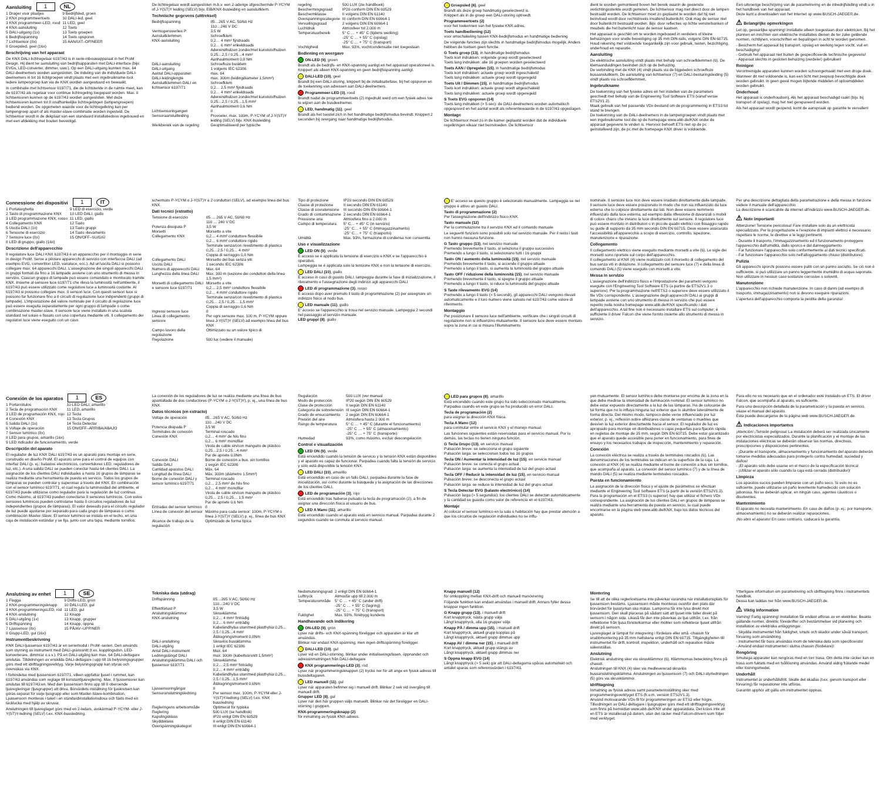Aansluiting
1 NL
| 1 Drager voor plaatjes | 9 Bedrijfsled, groen |
| 2 KNX programmeertoets | 10 DALI-led, geel |
| 3 KNX programmeer-LED, rood | 11 LED, geel |
| 4 KNX-aansluiting | 12 Toets |
| 5 DALI-uitgang (1x) | 13 Toets groepen |
| 6 Bedrijfsspanning | 14 Toets opsporen |
| 7 Lichtsensor (8x) | 15 AAN/UIT–OP/NEER |
| 8 Groepsled, geel (16x) | |
Beschrijving van het apparaat
De KNX DALI-lichtregelaar 6197/43 is in serie-inbouwapparaat in het ProM Design. Hij dient ter aansluiting van bedrijfsapparaten met DALI-interface (bijv. EVGs, LED-converter, dimmer, usw.). Op een DALI-uitgang kunnen max. 64 DALI-deelnemers worden aangesloten. De indeling van de individuele DALI-deelnemers in tot 16 lichtgroepen vindt plaats met een ingebruikname-tool. Iedere lampengroep kan via de KNX worden aangestuurd en bewaakt.
In combinatie met lichtsensor 6197/71, die de lichtsterkte in de ruimte meet, kan de 6197/43 als regelaar voor continue lichtregeling toegepast worden. Max. 8 lichtsensoren kunnen op de 6197/43 worden aangesloten. Met deze lichtsensoren kunnen tot 8 onafhankelijke lichtregelingen (lampengroepen) bediend worden. De opgemeten waarde voor de lichtregelkring kan per lampengroep apart of als master-slave-combinatie worden ingesteld. De lichtsensor wordt in de dekplaat van een standaard installatiedoos ingebouwd en met een afdekking met bouten bevestigd.
De lichtregelaar wordt aangesloten m.b.v. een 2-aderige afgeschermde P-YCYM of J-Y(ST)Y leiding (SELV) bijv. EIB/KNX-busleiding en aansluitklem.
Technische gegevens (uittreksel)
| Bedrijfsspanning | 85…265 V AC, 50/60 Hz 110…240 V DC |
| Vermogensverlies P | 3,5 W |
| Aansluitklemmen | Schroefklem |
| KNX-aansluiting | 0,2… 4 mm² fijndraads 0,2… 6 mm² enkeldraads Adereindhulzen zonder/met kunststofhulzen 0,25…2,5 / 0,25…4 mm² Aanhaalmoment 0,8 Nm |
| DALI-aansluiting | Schroefloze busklem |
| DALI-uitgang | 1 volgens IEC 62386 |
| Aantal DALI-apparaten | max. 64 |
| DALI-leidinglengte | max. 300m (leidingdiameter 1,5mm²) |
| Aansluitklemmen DALI en lichtsensor 6197/71 | Schroefklem 0,2… 2,5 mm² fijndraads 0,2… 4 mm² enkeldraads Adereindhulzen zonder/met kunststofhulzen 0,25…2,5 / 0,25…1,5 mm² Aanhaalmoment 0,6 Nm |
| Lichtsensoringangen | 8 |
| Sensoraansluitleiding | Provoeler, max. 100m, P-YCYM of J-Y(ST)Y leiding (SELV) bijv. KNX-busleiding |
| Werkbereik van de regeling | Geoptimaliseerd per typische |
| regeling | 500 LUX (zie handboek) |
| Beschermingsgraad | IP20 conform DIN EN 60529 |
| Beschermklasse | II volgens DIN EN 61140 |
| Overspanningscategorie | III conform DIN EN 60664-1 |
| Vervuilingsgraad | 2 volgens DIN EN 60664-1 |
| Luchtdruk | Atmosfeer tot 2.000 m |
| Temperatuurbereik | 5° C … + 45° C (tijdens werking) -25° C … + 55° C (opslag) -25° C … + 75° C (transport) |
| Vochtigheid | Max. 93%, vochtcondensatie niet toegestaan |
Bediening en weergave
ON-LED (9), groen
Brandt als de bedrijfs- en KNX-spanning aanligt en het apparaat operationeel is.
Knippert als alleen KNX-spanning en geen bedrijfsspanning aanligt.
DALI-LED (10), geel
Brandt bij een DALI-storing, knippert bij de initialisatiefase, bij het opsporen en de toekenning van adressen aan DALI-deelnemers.
Programmeer-LED (3), rood
Brandt nadat de programmeertoets (2) ingedrukt werd om een fysiek adres toe te wijzen aan de busdeelnemer.
LED, handmatig (11), geel
Brandt als het toestel zich in het handmatige bedrijfsmodus bevindt. Knippert 2 seconden bij overgang naar handmatige bedrijfsmodus.
Groepsled (8), geel
Brandt als deze groep handmatig geselecteerd is.
Knippert als in de groep een DALI-storing optreedt.
Programmeertoets (2)
voor het toekennen van het fysieke KNX-adres.
Toets handbediening (12)
voor omschakeling tussen KNX-bedrijfsmodus en handmatige bediening
De volgende functies zijn slechts in handmatige bedrijfsmodus mogelijk. Anders hebben de toetsen geen functie.
G Toets groep (13), in handmatige bedrijfsmodus
Toets kort indrukken: volgende groep wordt geselecteerd
Toets lang indrukken: alle 16 groepen worden geselecteerd
Toets AAN / Opregelen (15), in handmatige bedrijfsmodus
Toets kort indrukken: actuele groep wordt ingeschakeld
Toets lang indrukken: actuele groep wordt opgeregeld
Toets Uit / Dimmen (15), in handmatige bedrijfsmodus
Toets kort indrukken: actuele groep wordt uitgeschakeld
Toets lang indrukken: actuele groep wordt opgeregeld
S Toets EVG opsporen (14)
Toets lang indrukken (> 5 sec): de DALI-deelnemers worden automatisch opgespoord en het aantal wordt als referentiewaarde in de 6197/43 opgeslagen.
Montage
De lichtsensor moet zo in de kamer geplaatst worden dat de individuele regelkringen elkaar niet beïnvloeden. De lichtsensor
dient te worden gemonteerd boven het bereik waarin de gewenste verlichtingssterkte wordt gemeten. De lichtsensor mag niet direct door de lampen bestraald worden. De lichtsensor moet zo geplaatst te worden dat hij niet beïnvloed wordt door rechtstreeks invallend buitenlicht. Ook mag de sensor niet door buitenlicht bestraald worden. Bijv. door reflecties op lichte vensterbanken of meubels die het buitenlicht naar de sensor kaatsen.
Het apparaat is geschikt om te worden ingebouwd in verdelers of kleine behuizingen voor snelle bevestiging op 35 mm DIN-rails, volgens DIN EN 60715. Houd rekening met voldoende toegankelijk zijn voor gebruik, testen, bezichtiging, onderhoud en reparatie.
Aansluiting
De elektrische aansluiting vindt plaats met behulp van schroefklemmen (6). De klemaanduidingen bevinden zich op de behuizing.
De verbinding met de KNX (4) vindt plaats via de bijgeleden schroefloze busaansluitklem. De aansluiting van lichtsensor (7) en DALI-besturingsleiding (5) vindt plaats via schroefklemmen.
Ingebruikname
De toekenning van het fysieke adres en het instellen van de parameters geschiedt met behulp van de Engineering Tool Software ETS (vanaf versie ETS2V1.3).
Maak gebruik van het passende VDx-bestand om de programmering in ETS3 tot stand te brengen.
De toekenning van de DALI-deelnemers in de lampengroepen vindt plaats met een ingebruikname tool die op de homepage www.abb.de/KNX onder de apparaat gegevens te vinden is. Hiervoor behoeft ETS niet op de pc geïnstalleerd zijn, de pc met de homepage KNX driver is voldoende.
Een uitvoerige beschrijving van de parametrering en de inbedrijfstelling vindt u in het handboek van het apparaat.
Deze kunt u downloaden van het Internet op www.BUSCH-JAEGER.de.
⚠ Belangrijke opmerkingen
Let op, gevaarlijke spanning! Installatie alleen toegestaan door elektricien. Bij het plannen en inrichten van elektrische installaties dienen de ter zake geldende normen, richtlijnen, voorschriften en bepalingen in acht te worden genomen.
- Bescherm het apparaat bij transport, opslag en werking tegen vocht, vuil en beschadiging!
- Gebruik het apparaat niet buiten de gespecificeerde technische gegevens!
- Apparaat slechts in gesloten behuizing (verdeler) gebruiken!
Reinigen
Verontreinigde apparaten kunnen worden schoongemaakt met een droge doek. Wanneer dit niet voldoende is, kan een licht met zeepsop bevochtigde doek worden gebruikt. In geen geval mogen bijtende middelen of oplosmiddelen worden gebruikt.
Onderhoud
Het apparaat is onderhoudsvrij. Als het apparaat beschadigd raakt (bijv. bij transport of opslag), mag het niet gerepareerd worden.
Als het apparaat wordt geopend, komt de aanspraak op garantie te vervallen!
Connessione dei dispositivi
1 IT
| 1 Portatarghetta | 9 LED di esercizio, verde |
| 2 Tasto di programmazione KNX | 10 LED DALI, giallo |
| 3 LED programmazione KNX, rosso | 11 LED, giallo |
| 4 Collegamento KNX | 12 Tasto |
| 5 Uscita DALI (1x) | 13 Tasto gruppi |
| 6 Tensione di esercizio | 14 Tasto rilevamento |
| 7 Sensore luce (8x) | 15 ON/OFF–SU/GIÙ |
| 8 LED di gruppo, giallo (16x) | |
Descrizione dell'apparecchio
Il regolatore luce DALI KNX 6197/43 è un apparecchio per il montaggio in serie in design ProM. Serve a pilotare apparecchi di servizio con interfaccia DALI (ad esempio EVG, convertitori LED, varialuce, ecc.). Ad un'uscita DALI si possono collegare max. 64 apparecchi DALI. L'assegnazione dei singoli apparecchi DALI in gruppi formati da fino a 16 lampade avviene con uno strumento di messa in servizio. Ciascun gruppo di lampade può essere comandato e monitorato tramite KNX. Insieme al sensore luce 6197/71 che rileva la luminosità nell'ambiente, il 6197/43 può essere utilizzato come regolatore luce a luminosità costante. Al 6197/43 si possono collegare max. 8 sensori luce. Con questi sensori luce si possono far funzionare fino a 8 circuiti di regolazione luce indipendenti (gruppi di lampade). L'impostazione del valore nominale per il circuito di regolazione luce può essere eseguita separatamente per ogni gruppo di lampade o come combinazione master-slave. Il sensore luce viene installato in una scatola standard nel solaio e fissato con una copertura mediante viti. Il collegamento dei regolatori luce viene eseguito con un cavo
schermato P-YCYM o J-Y(ST)Y a 2 conduttori (SELV), ad esempio linea del bus KNX.
Dati tecnici (estratto)
| Tensione di esercizio | 85 … 265 V AC, 50/60 Hz 110 … 240 V DC |
| Potenza dissipata P | 3,5 W |
| Morsetti | Morsetto a vite |
| Collegamento KNX | 0,2… 4 mm² conduttore flessibile 0,2… 6 mm² conduttore rigido Terminale senza/con rivestimento di plastica 0,25…2,5 / 0,25… 4 mm² Coppia di serraggio 0,8 Nm |
| Collegamento DALI | Morsetto del bus senza viti |
| Uscita DALI | 1 secondo IEC 62386 |
| Numero di apparecchi DALI | Max. 64 |
| Lunghezza della linea DALI | Max. 300 m (sezione dei conduttori della linea 1,5 mm²) |
| Morsetti di collegamento DALI e sensore luce 6197/71 | Morsetto a vite 0,2… 2,5 mm² conduttore flessibile 0,2… 4 mm² conduttore rigido Terminale senza/con rivestimento di plastica 0,25… 2,5 / 0,25… 1,5 mm² Coppia di serraggio 0,6 Nm |
| Ingressi sensore luce | 8 |
| Linea di collegamento sensore | Per ogni sensore max. 100 m, P-YCYM oppure linea J-Y(ST)Y (SELV) ad esempio linea del bus KNX |
| Campo lavoro della regolazione | Ottimizzato su un valore tipico di |
| Regolazione | 500 lux (vedere il manuale) |
| Tipo di protezione | IP20 secondo DIN EN 60529 |
| Classe di protezione | II secondo DIN EN 61140 |
| Classe di sovratensione | III secondo DIN EN 60664-1 |
| Grado di contaminazione | 2 secondo DIN EN 60664-1 |
| Pressione aria | Atmosfera fino a 2.000 m |
| Campo di temperatura | 5° C… + 45° C (in servizio) -25° C… + 55° C (immagazzinamento) -25° C… + 75° C (trasporto) |
| Umidità | Max. 93%, formazione di condensa non consentita |
Uso e visualizzazione
LED ON (9), verde
È acceso se è applicata la tensione di esercizio e KNX e se l'apparecchio è operativo.
Lampeggia se è applicata solo la tensione KNX e non la tensione di esercizio.
LED DALI (10), giallo
È acceso in caso di guasto DALI; lampeggia durante la fase di inizializzazione, il rilevamento e l'assegnazione degli indirizzi agli apparecchi DALI
LED di programmazione (3), rosso
È acceso dopo aver premuto il tasto di programmazione (2) per assegnare un indirizzo fisico al nodo bus.
LED manuale (11), giallo
E' acceso se l'apparecchio si trova nel servizio manuale. Lampeggia 2 secondi nel passaggio al servizio manuale.
LED gruppi (8), giallo
E' acceso se questo gruppo è selezionato manualmente. Lampeggia se nel gruppo è attivo un guasto DALI.
Tasto di programmazione (2)
Per l'assegnazione dell'indirizzo fisico KNX.
Tasto manuale (12)
Per la commutazione tra il servizio KNX ed il comando manuale
Le seguenti funzioni sono possibili solo nel servizio manuale. Per il resto i tasti non hanno nessuna funzione.
G Tasto gruppo (13), nel servizio manuale
Premendo brevemente il tasto, si seleziona il gruppo successivo
Premendo a lungo il tasto, si selezionano tutti i 16 gruppi
Tasto ON / aumento della luminosità (15), nel servizio manuale
Premendo brevemente il tasto, si accende il gruppo attuale
Premendo a lungo il tasto, si aumenta la luminosità del gruppo attuale
Tasto OFF / riduzione della luminosità (15), nel servizio manuale
Premendo brevemente il tasto, si spegne il gruppo attuale
Premendo a lungo il tasto, si riduce la luminosità del gruppo attuale
S Taste rilevamento EVG (14)
Premendo a lungo il tasto (> 5 secondi), gli apparecchi DALI vengono rilevati automaticamente e il loro numero viene salvato nel 6197/43 come valore di riferimento.
Montaggio
Per posizionare il sensore luce nell'ambiente, verificare che i singoli circuiti di regolazione non si influenzino mutuamente. Il sensore luce deve essere montato sopra la zona in cui si misura l'illuminamento
nominale. Il sensore luce non deve essere irradiato direttamente dalle lampade. Il sensore luce deve essere posizionato in modo che non sia influenzato da luce esterna che lo colpisce direttamente dai lati. Non deve essere nemmeno influenzato dalla luce esterna, ad esempio dalla riflessione di davanzali o mobili di colore chiaro che inviano la luce direttamente sul sensore. Il regolatore luce può essere montato in distributori o in piccole quadri elettrici con fissaggio rapido su guide di supporto da 35 mm secondo DIN EN 60715. Deve essere assicurata l'accessibilità all'apparecchio a scopo di esercizio, controllo, ispezione, manutenzione e riparazione.
Collegamento
Il collegamento elettrico viene eseguito mediante morsetti a vite (6). Le sigle dei morsetti sono riportate sul corpo dell'apparecchio.
Il collegamento al KNX (4) viene realizzato con il morsetto di collegamento del bus senza viti in dotazione. Il collegamento del sensore luce (7) e della linea di comando DALI (5) viene eseguito con morsetti a vite.
Messa in servizio
L'assegnazione dell'indirizzo fisico e l'impostazione dei parametri vengono eseguite con l'Engineering Tool Software ETS (a partire da ETS2V1.3 o superiore). Per la programmazione nell'ETS3 o superiore deve essere utilizzato il file VDx corrispondente. L'assegnazione degli apparecchi DALI ai gruppi di lampade avviene con uno strumento di messa in servizio che può essere reperito nella nostra homepage www.abb.de/KNX specificando i dati dell'apparecchio. A tal fine non è necessario installare ETS sul computer; è sufficiente il driver Falcon che viene fornito insieme allo strumento di messa in servizio.
Per una descrizione dettagliata della parametrazione e della messa in funzione vedere il manuale dell'apparecchio
La descrizione è scaricabile da internet all'indirizzo www.BUSCH-JAEGER.de.
⚠ Note importanti
Attenzione! Tensione pericolosa! Fare installare solo da un elettricista specializzato. Per la progettazione e l'erezione di impianti elettrici è necessario rispettare le norme, le direttive e le leggi pertinenti.
- Durante il trasporto, l'immagazzinamento ed il funzionamento proteggere l'apparecchio dall'umidità, dallo sporco e dal danneggiamento.
- Far funzionare l'apparecchio solo conformemente ai dati tecnici specificati.
- Far funzionare l'apparecchio solo nell'alloggiamento chiuso (distributore).
Pulizia
Gli apparecchi sporchi possono essere puliti con un panno asciutto. Se ciò non è sufficiente, si può utilizzare un panno leggermente inumidito di acqua saponata. Non utilizzare in nessun caso sostanze corrosive o solventi.
Manutenzione
L'apparecchio non richiede manutenzione. In caso di danni (ad esempio di trasporto, immagazzinamento) non si devono eseguire riparazioni.
L'apertura dell'apparecchio comporta la perdita della garanzia!
Conexión de los aparatos
1 ES
| 1 Portarrótulos | 10 LED DALI, amarillo |
| 2 Tecla de programación KNX | 11 LED, amarillo |
| 3 LED de programación KNX, rojo | 12 Tecla |
| 4 Conexión KNX | 13 Tecla Grupos |
| 5 Salida DALI (1x) | 14 Tecla Detectar |
| 6 Voltaje de operación | 15 ON/OFF–ARRIBA/ABAJO |
| 7 Sensor lumínico (8x) | |
| 8 LED para grupos, amarillo (16x) | |
| 9 LED indicador de funcionamiento, verde | |
Descripción del aparato
El regulador de luz KNX DALI 6197/43 es un aparato para montaje en serie, construido en diseño ProM. El aparato sirve para el control de equipos con interfaz DALI (p. ej.: balastos electrónicos, convertidores LED, reguladores de luz, etc.). A una salida DALI se pueden conectar hasta 64 clientes DALI. La asignación de los clientes DALI individuales a hasta 16 grupos de lámparas se realiza mediante una herramienta de puesta en servicio. Todos los grupos de lámparas se pueden controlar y supervisar a través del KNX. En combinación con el sensor lumínico 6197/71, el cual regula la luminosidad del ambiente, el 6197/43 puede utilizarse como regulador para la regulación de luz continua. Como máximo, al 6197/43 pueden conectarse 8 sensores lumínicos. Con estos sensores lumínicos pueden controlarse hasta 8 circuitos reguladores de luz independientes (grupos de lámparas). El valor deseado para el circuito regulador de luz puede ajustarse por separado para cada grupo de lámparas o como combinación Master-Slave. El sensor lumínico se instala en el techo, en una caja de instalación estándar y se fija, junto con una tapa, mediante tornillos.
La conexión de los reguladores de luz se realiza mediante una línea de bus apantallada de dos conductores (P-YCYM o J-Y(ST)Y), p. ej., una línea de bus KNX.
Datos técnicos (en extracto)
| Voltaje de operación | 85…265 V AC, 50/60 Hz 110…240 V DC |
| Potencia disipada P | 3,5 W |
| Terminales de conexión | Terminal roscado |
| Conexión KNX | 0,2… 4 mm² de hilo fino 0,2… 6 mm² monofilar Virola de cable sin/con manguito de plástico 0,25…2,5 / 0,25…4 mm² Par de apriete 0,8Nm |
| Conexión DALI | Borne de conexión a bus, sin tornillos |
| Salida DALI | 1 según IEC 62386 |
| Cantidad aparatos DALI | Máx. 64 |
| Longitud de línea DALI | Máx. 300m (diámetro 1,5mm²) |
| Borne de conexión DALI y sensor lumínico 6197/71 | Terminal roscado 0,2… 2,5 mm² de hilo fino 0,2… 4 mm² monofilar Virola de cable sin/con manguito de plástico 0,25… 2,5 / 0,25… 1,5 mm² Par de apriete 0,6 Nm |
| Entradas del sensor lumínico | 8 |
| Línea de conexión del sensor | Máximo para cada sensor: 100m, P-YCYM o línea J-Y(ST)Y (SELV) p. ej., línea de bus KNX |
| Alcance de trabajo de la regulación | Optimizado de forma típica |
| Regulación | 500 LUX (ver manual |
| Modo de protección | IP20 según DIN EN 60529 |
| Clase de protección | II según DIN EN 61140 |
| Categoría de sobretensión | III según DIN EN 60664-1 |
| Grado de ensuciamiento | 2 según DIN EN 60664-1 |
| Presión del aire | Atmósfera hasta 2 000 m |
| Rango de temperatura | 5° C … + 45° C (durante el funcionamiento) -25° C … + 55° C (almacenamiento) -25° C … + 75° C (transporte) |
| Humedad | 93%, como máximo, excluir descongelación |
Control e visualización
LED ON (9), verde
Está encendido cuando la tensión de servicio y la tensión KNX están disponibles y el aparato es capaz de funcionar. Parpadea cuando falta la tensión de servicio y sólo está disponible la tensión KNX.
LED DALI (10), amarillo
Está encendido en caso de un fallo DALI; parpadea durante la fase de inicialización, así como durante la búsqueda y la asignación de las direcciones de los clientes DALI.
LED de programación (3), rojo
Está encendido tras haberse pulsado la tecla de programación (2), a fin de asignar una dirección física al usuario de bus.
LED A Mano (11), amarillo
Está encendido cuando el aparato está en servicio manual. Parpadea durante 2 segundos cuando se conmuta al servicio manual.
LED para grupos (8), amarillo
Está encendido cuando este grupo ha sido seleccionado manualmente. Parpadea cuando en este grupo se ha producido un error DALI.
Tecla de programación (2)
para asignar la dirección KNX física.
Tecla A Mano (12)
para conmutar entre el servicio KNX y el manejo manual.
Las funciones siguientes están reservadas para el servicio manual. Por lo demás, las teclas no tienen ninguna función.
G Tecla Grupo (13), en servicio manual
Pulsación breve: se selecciona el grupo siguiente
Pulsación larga: se seleccionan todos los 16 grupos
Tecla ON / Aumentar la intensidad de luz (15), en servicio manual
Pulsación breve: se conecta el grupo actual
Pulsación larga: se aumenta la intensidad de luz del grupo actual
Tecla OFF / Reducir la intensidad de luz (15), en servicio manual
Pulsación breve: se desconecta el grupo actual
Pulsación larga: se reduce la intensidad de luz del grupo actual
S Tecla Detectar EVG (balasto electrónico) (14)
Pulsación larga (> 5 segundos): los clientes DALI se detectan automáticamente y la cantidad se guarda como valor de referencia en el 6197/43.
Montaje
Al colocar el sensor lumínico en la sala o habitación hay que prestar atención a que los circuitos de regulación individuales no se influ-
yan mutuamente. El sensor lumínico debe montarse por encima de la zona en la que debe medirse la intensidad de iluminación nominal. El sensor lumínico no debe estar expuesto directamente a la luz de las lámparas. Ha de colocarse de tal forma que no lo influya ninguna luz exterior que lo alumbre lateralmente de forma directa. Del mismo modo, tampoco debe verse influenciado por luz exterior, p. ej., reflexión sobre alféizares claros de ventanas o muebles que desvíen la luz exterior directamente hacia el sensor. El regulador de luz es apropiado para montaje en distribuidores o cajas pequeñas para fijación rápida en regletas de montaje de 35 mm, según DIN EN 60715. Debe estar garantizado que el aparato quede accesible para poner en funcionamiento, para fines de ensayo y los necesarios trabajos de inspección, mantenimiento y reparación.
Conexión
La conexión eléctrica se realiza a través de terminales roscados (6). Las denominaciones de los terminales se indican en la superficie de la caja. La conexión al KNX (4) se realiza mediante el borne de conexión a bus sin tornillos, que acompaña al aparato. La conexión del sensor lumínico (7) y de la línea de mando DALI (5) se realiza mediante terminales roscados.
Puesta en funcionamiento
La asignación de la dirección física y el ajuste de parámetros se efectúan mediante el Engineering Tool Software ETS (a partir de la versión ETS2V1.3). Para la programación en el ETS3 (o superior) hay que utilizar el fichero VDx correspondiente. La asignación de los clientes DALI en grupos de lámparas se realiza mediante una herramienta de puesta en servicio, la cual puede encontrarse en la página web www.abb.de/KNX, bajo los datos técnicos del aparato.
Para ello no es necesario que en el ordenador esté instalado un ETS. El driver Falcon, que acompaña al aparato, es suficiente.
Para una descripción detallada de la parametración y la puesta en servicio, véase el manual del aparato.
Ésta puede descargarse de la página web www.BUSCH-JAEGER.de.
⚠ Indicaciones importantes
¡Atención! ¡Tensión peligrosa! La instalación deberá ser realizada únicamente por electricistas especializados. Durante la planificación y el montaje de las instalaciones eléctricas se deberán observar las normas, directivas, prescripciones y disposiciones pertinentes.
- ¡Durante el transporte, almacenamiento y funcionamiento del aparato deberán tomarse medidas adecuadas para protegerlo contra humedad, suciedad y daños!
- ¡El aparato sólo debe usarse en el marco de la especificación técnica!
- ¡Utilizar el aparato sólo cuando la caja está cerrada (distribuidor)!
Limpieza
Los aparatos sucios pueden limpiarse con un paño seco. Si esto no es suficiente, puede utilizarse un paño levemente humedecido con solución jabonosa. No se deberán aplicar, en ningún caso, agentes cáusticos o disolventes.
Mantenimiento
El aparato no necesita mantenimiento. En caso de daños (p. ej.: por transporte, almacenamiento) no se deberán realizar reparaciones.
¡No abrir el aparato! En caso contrario, caducará la garantía.
Anslutning av enhet
1 SE
| 1 Flagga | 9 Drifts-LED, grön |
| 2 KNX-programmeringsknapp | 10 DALI-LED, gul |
| 3 KNX-programmeringsLED, röd | 11 LED, gul |
| 4 KNX-anslutning | 12 Knapp |
| 5 DALI-utgång (1x) | 13 Knapp, grupper |
| 6 Driftspänning | 14 Knapp, öppna |
| 7 Ljussensor (8x) | 15 PÅ/AV–UPP/NER |
| 8 Grupp-LED, gul (16x) | |
Instrumentbeskrivning
KNX DALI-ljussensor 6197/43 är en seriemodul i ProM -serien. Den används som styrning av instrument med DALI-gränssnitt (t.ex. kopplingsdon, LED-konverterare, dimmrar o.s.v.). På en DALI-utgång kan max. 64 DALI-deltagare anslutas. Tilldelningen av enskilda DALI-deltagare i upp till 16 belysningsgrupper görs med ett idrifttagningsverktyg. Varje belysningsgrupp kan styras och övervakas via KNX.
I förbindelse med ljussensorn 6197/71, vilken uppfattar ljuset i rummet, kan 6197/43 användas som reglage till konstantljusreglering. Max. 8 ljussensorer kan anslutas till 6197/43:en. Med den ljussensorn finns upp till 8 oberoende ljusregleringar (ljusgrupper) att driva. Börvärdets inställning för ljuskretsen kan göras separat för varje ljusgrupp eller som Master-Slave-kombination. Ljussensorn monteras i taket i en standardinstallationsdosa och fästs med en täcklucka med hjälp av skruvar.
Anslutningen till ljusreglaget görs med en 2-ledars, avskärmad P-YCYM- eller J-Y(ST)Y-ledning (SELV) t.ex. KNX-bussledning.
Tekniska data (utdrag)
| Driftspänning | 85…265 V AC, 50/60 Hz 110…240 V DC |
| Effektförlust P | 3,5 W |
| Anslutningsklämmor | Skruvklämma |
| KNX-anslutning | 0,2… 4 mm² finträdig 0,2… 6 mm² enträdig Kabeländhylsa utan/med plasthylsa 0,25…2,5 / 0,25…4 mm² Åtdragningsmoment 0,8Nm |
| DALI-anslutning | Skruvlös bussklämma |
| DALI-utgång | 1 enligt IEC 62386 |
| Antal DALI-instrument | Max. 64 |
| Ledningslängd DALI | max. 300m (kabeltvärsnitt 1,5mm²) |
| Anslutningsklämma DALI och ljussensor 6197/71 | Skruvklämma 0,2… 2,5 mm² finträdig 0,2… 4 mm² enträdig Kabeländhylsa utan/med plasthylsa 0,25…2,5 / 0,25…1,5 mm² Åtdragningsmoment 0,6Nm |
| Ljussensoringångar | 8 |
| Sensoranslutningsledning | Per sensor max. 100m, P-YCYM eller J-Y(ST)Y-ledning (SELV) t.ex. KNX bussledning |
| Regleringens arbetsområde | Optimerat för typiska |
| Reglering | 500 LUX (se handbok) |
| Kapslingsklass | IP20 enligt DIN EN 60529 |
| Skyddsklass | II enligt DIN EN 61140 |
| Överspänningskategori | III enligt DIN EN 60664-1 |
| Nedsmutsningsgrad | 2 enligt DIN EN 60664-1 |
| Lufttryck | Atmosfär upp till 2.000 m |
| Temperaturområde | 5° C … + 45° C (under drift) -25° C … + 55° C (lagring) -25° C … + 75° C (transport) |
| Fuktighet | Max. 93%, förebygg kondens |
Handhavande och indikering
ON-LED (9), grön
Lyser när drifts- och KNX-spänning föreligger och apparaten är klar att användas.
Blinkar när endast KNX-spänning, men ingen driftsspänning föreligger.
DALI-LED (10), gul
Lyser vid en DALI-störning, blinkar under initialiseringsfasen, öppnandet och adressinmatningen från DALI-deltagare
KNX programmerings-LED (3), röd
Lyser när programmeringsknappen (2) trycks ner för att ange en fysisk adress till bussdeltagaren.
LED manuell (11), gul
Lyser när apparaten befinner sig i manuell drift. Blinkar 2 sek vid övergång till manuell drift.
Grupper LED (8), gul
Lyser när den här gruppen väljs manuellt. Blinkar när det föreligger en DALI-störning i gruppen.
KNX-programmeringsknapp (2)
för inmatning av fysisk KNX-adress.
Knapp manuell (12)
för omkoppling mellan KNX-drift och manuell manövrering
Följande funktion kan endast användas i manuell drift. Annars fyller dessa knappar ingen funktion.
G Knapp grupp (13), i manuell drift
Kort knapptryck, nästa grupp väljs
Långt knapptryck, alla 16 grupper väljs
Knapp PÅ / dimma upp (15), i manuell drift
Kort knapptryck, aktuell grupp kopplas på
Långt knapptryck, aktuell grupp dimmas upp
Knapp AV / dimma ner (15), i manuell drift
Kort knapptryck, aktuell grupp stängs av
Långt knapptryck, aktuell grupp dimmas ner
S Öppna knapp EVG (14)
Långt knapptryck (> 5 sek) gör att DALI-deltagarna spåras automatiskt och antalet sparas som referensvärden i 6197/43.
Montering
Se till att de olika reglerkretsarna inte påverkar varandra när installationsplats för ljussensorn bestäms. Ljussensorn måste monteras ovanför den plats där börvärdet för ljusstyrkan ska mätas. Lamporna får inte lysa direkt mot ljussensorn. Den skall placeras på sådant sätt att ljuset inte faller direkt på sensorn i någon sida. Likaså får den inte påverkas av ljus utifrån, t.ex. från reflektioner från ljusa fönsterkarmar eller möbler som reflekterar ljuset utifrån direkt på sensorn.
Ljusreglaget är lämpat för integrering i fördelare eller små -chassin för snabbmontering på 35 mm hattskena enligt DIN EN 60715. Tillgängligheten till instrumentet för drift, kontroll, inspektion, underhåll och reparation måste säkerställas.
Anslutning
Elektrisk anslutning sker via skruvklämmor (6). Klämmornas beteckning finns på chassit.
Anslutningen till KNX (4) sker via medlevererad skruvlös bussanslutningsklämma. Anslutningen av ljussensorn (7) och DALI-styrledningen (5) görs via skruvklämmor.
Idrifttagning
Inmatning av fysisk adress samt parameterinställning sker med programmeringsverktyget ETS (fr.o.m. version ETS2V1.3).
Använd motsvarande VDx-fil för programmeringen av ETS3 eller högre.
Tillordningen av DALI-deltagare i ljusgrupper görs med ett idrifttagningsverktyg som finns på hemsidan www.abb.de/KNX under apparatdata. Det krävs inte att en ETS är installerad på datorn, utan det räcker med Falcon-drivern som följer med verktyget.
Ytterligare information om parametrering och idrifttagning finns i instrumentets handbok.
Dessa kan laddas ner från www.BUSCH-JAEGER.de.
⚠ Viktig information
Varning! Farlig spänning! Installation får endast utföras av en elektriker. Beakta gällande normer, direktiv, föreskrifter och bestämmelser vid planering och installation av elektriska anläggningar.
- Skydda instrumentet från fuktighet, smuts och skador under såväl transport, förvaring som användning.
- Instrumentet får bara användas inom de tekniska data som specificerats!
- Använd endast instrumentet i slutna chassin (fördelare)!
Rengöring
Smutsiga apparater kan rengöras med en torr trasa. Om detta inte räcker kan en trasa som fuktats med en tvållösning användas. Använd aldrig frätande medel eller lösningsmedel.
Underhåll
Instrumentet är underhållsfritt. Skulle det skadas (t.ex. genom transport eller förvaring) får reparationer inte utföras.
Garantin upphör att gälla om instrumentet öppnas.